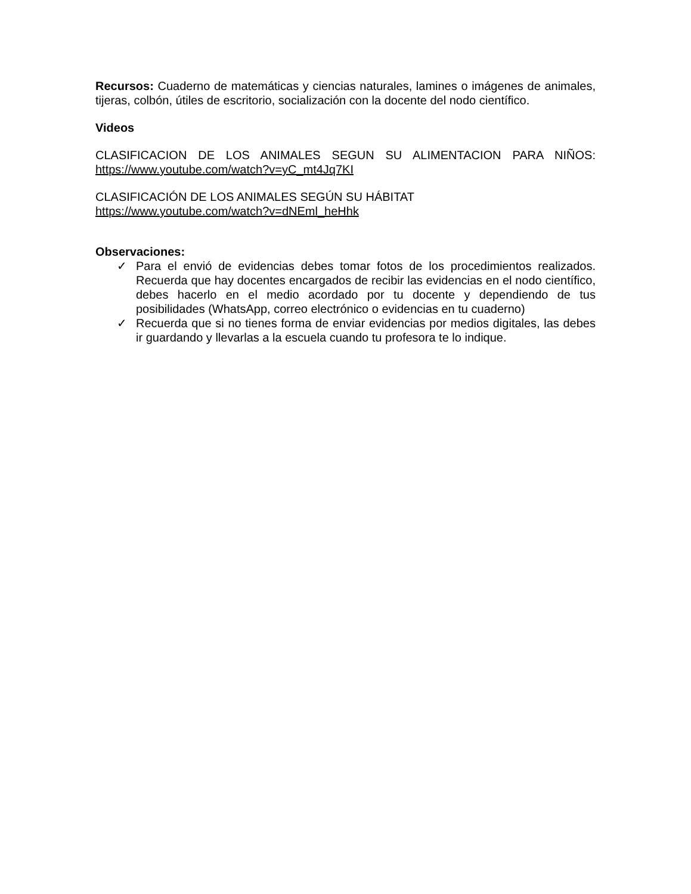Recursos: Cuaderno de matemáticas y ciencias naturales, lamines o imágenes de animales, tijeras, colbón, útiles de escritorio, socialización con la docente del nodo científico.
Videos
CLASIFICACION DE LOS ANIMALES SEGUN SU ALIMENTACION PARA NIÑOS: https://www.youtube.com/watch?v=yC_mt4Jq7KI
CLASIFICACIÓN DE LOS ANIMALES SEGÚN SU HÁBITAT
https://www.youtube.com/watch?v=dNEml_heHhk
Observaciones:
✓ Para el envió de evidencias debes tomar fotos de los procedimientos realizados. Recuerda que hay docentes encargados de recibir las evidencias en el nodo científico, debes hacerlo en el medio acordado por tu docente y dependiendo de tus posibilidades (WhatsApp, correo electrónico o evidencias en tu cuaderno)
✓ Recuerda que si no tienes forma de enviar evidencias por medios digitales, las debes ir guardando y llevarlas a la escuela cuando tu profesora te lo indique.